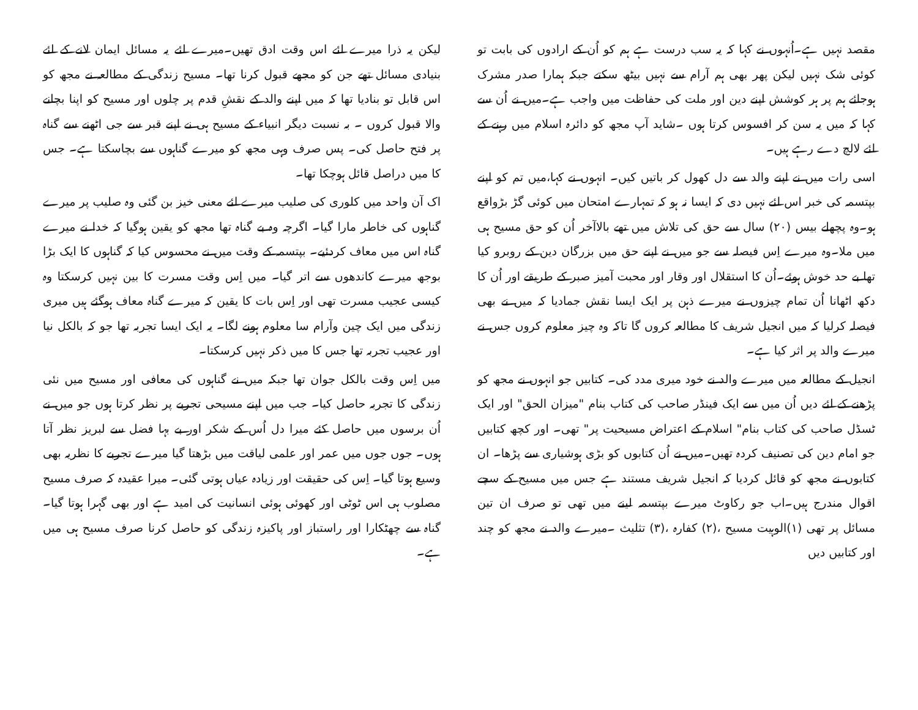مقصد نہیں ہے۔اُنہوں نے کہا کہ یہ سب درست ہے ہم کو اُن کے ارادوں کی بابت تو کوئی شک نہیں لیکن پھر بھی ہم آرام سے نہیں بیٹھ سکتے جبکہ ہمارا صدر مشرک ہوجائے ہم پر ہر کوشش اپنے دین اور ملت کی حفاظت میں واجب ہے۔میں نے اُن سے کہا کہ میں یہ سن کر افسوس کرتا ہوں ۔شاید آپ مجھ کو دائرہ اسلام میں رہنے کے لئے لالچ دے رہے ہیں۔
اسی رات میں نے اپنے والد سے دل کھول کر باتیں کیں۔ انہوں نے کہا،میں تم کو اپنے بپتسمہ کی خبر اس لئے نہیں دی کہ ایسا نہ ہو کہ تمہارے امتحان میں کوئی گڑ بڑواقع ہو۔وہ پچھلے بیس (۲۰) سال سے حق کی تلاش میں تھے بالاآخر اُن کو حق مسیح ہی میں ملا۔وہ میرے اِس فیصلہ سے جو میں نے اپنے حق میں بزرگان دین کے روبرو کیا تھا بے حد خوش ہوئے۔اُن کا استقلال اور وقار اور محبت آمیز صبر کے طریقے اور اُن کا دکھ اٹھانا اُن تمام چیزوں نے میرے ذہن پر ایک ایسا نقش جمادیا کہ میں نے بھی فیصلہ کرلیا کہ میں انجیل شریف کا مطالعہ کروں گا تاکہ وہ چیز معلوم کروں جس نے میرے والد پر اثر کیا ہے۔
انجیل کے مطالعہ میں میرے والد نے خود میری مدد کی۔ کتابیں جو انہوں نے مجھ کو پڑھنے کے لئے دیں اُن میں سے ایک فینڈر صاحب کی کتاب بنام "میزان الحق" اور ایک ٹسڈل صاحب کی کتاب بنام" اسلام کے اعتراض مسیحیت پر" تھی۔ اور کچھ کتابیں جو امام دین کی تصنیف کردہ تھیں۔میں نے اُن کتابوں کو بڑی ہوشیاری سے پڑھا۔ ان کتابوں نے مجھ کو قائل کردیا کہ انجیل شریف مستند ہے جس میں مسیح کے سچے اقوال مندرج ہیں۔اب جو رکاوٹ میرے بپتسمہ لینے میں تھی تو صرف ان تین مسائل پر تھی (۱)الوہیت مسیح ،(۲) کفارہ ،(۳) تثلیث ۔میرے والد نے مجھ کو چند اور کتابیں دیں
لیکن یہ ذرا میرے لئے اس وقت ادق تھیں۔میرے لئے یہ مسائل ایمان لانے کے لئے بنیادی مسائل تھے جن کو مجھے قبول کرنا تھا۔ مسیح زندگی کے مطالعہ نے مجھ کو اس قابل تو بنادیا تھا کہ میں اپنے والد کے نقشِ قدم پر چلوں اور مسیح کو اپنا بچانے والا قبول کروں ۔ بہ نسبت دیگر انبیاء کے مسیح ہی نے اپنے قبر سے جی اٹھنے سے گناہ پر فتح حاصل کی۔ پس صرف وہی مجھ کو میرے گناہوں سے بچاسکتا ہے۔ جس کا میں دراصل قائل ہوچکا تھا۔
اک آن واحد میں کلوری کی صلیب میرے لئے معنی خیز بن گئی وہ صلیب پر میرے گناہوں کی خاطر مارا گیا۔ اگرچہ وہ بے گناہ تھا مجھ کو یقین ہوگیا کہ خدا نے میرے گناہ اس میں معاف کردئیے۔ بپتسمہ کے وقت میں نے محسوس کیا کہ گناہوں کا ایک بڑا بوجھ میرے کاندھوں سے اتر گیا۔ میں اِس وقت مسرت کا بین نہیں کرسکتا وہ کیسی عجیب مسرت تھی اور اِس بات کا یقین کہ میرے گناہ معاف ہوگئے ہیں میری زندگی میں ایک چین وآرام سا معلوم ہونے لگا۔ یہ ایک ایسا تجربہ تھا جو کہ بالکل نیا اور عجیب تجربہ تھا جس کا میں ذکر نہیں کرسکتا۔
میں اِس وقت بالکل جوان تھا جبکہ میں نے گناہوں کی معافی اور مسیح میں نئی زندگی کا تجربہ حاصل کیا۔ جب میں اپنے مسیحی تجربے پر نظر کرتا ہوں جو میں نے اُن برسوں میں حاصل کئے میرا دل اُس کے شکر اور بے بہا فضل سے لبریز نظر آتا ہوں۔ جوں جوں میں عمر اور علمی لیاقت میں بڑھتا گیا میرے تجربے کا نظریہ بھی وسیع ہوتا گیا۔ اِس کی حقیقت اور زیادہ عیاں ہوتی گئی۔ میرا عقیدہ کہ صرف مسیح مصلوب ہی اس ٹوٹی اور کھوئی ہوئی انسانیت کی امید ہے اور بھی گہرا ہوتا گیا۔ گناہ سے چھٹکارا اور راستباز اور پاکیزہ زندگی کو حاصل کرنا صرف مسیح ہی میں ہے۔